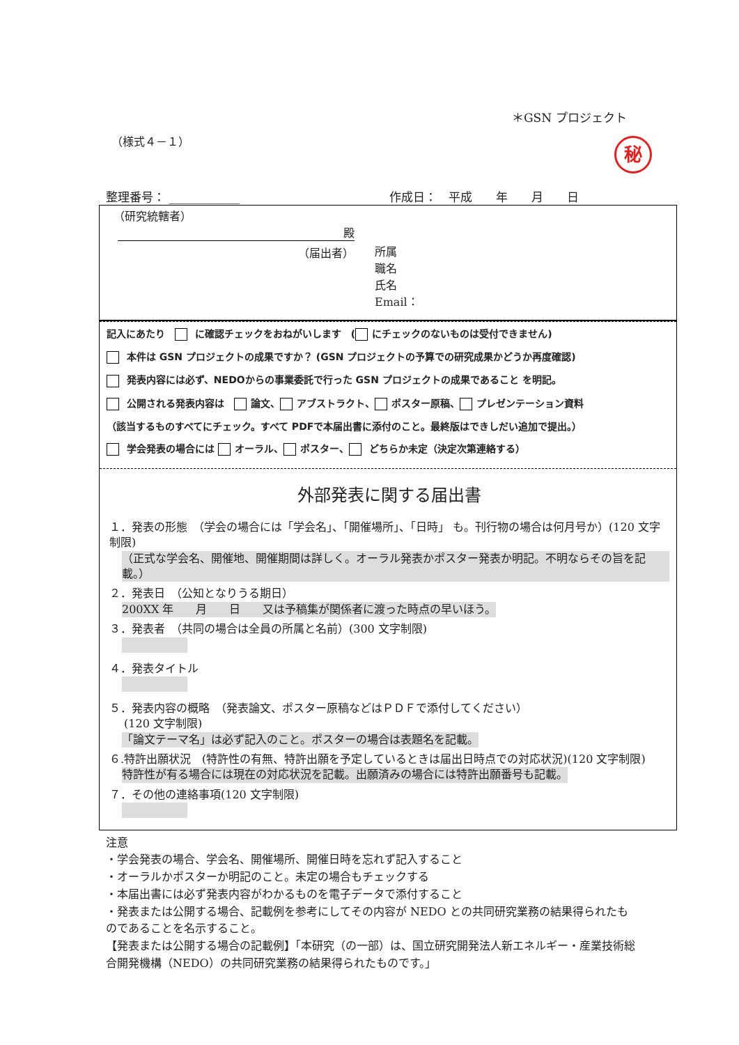＊GSN プロジェクト
（様式４－１）
秘
整理番号： ____________ 作成日：　平成　　年　　月　　日
（研究統轄者）
殿
（届出者）
所属
職名
氏名
Email：
記入にあたり　 に確認チェックをおねがいします　( にチェックのないものは受付できません)
本件は GSN プロジェクトの成果ですか？ (GSN プロジェクトの予算での研究成果かどうか再度確認)
発表内容には必ず、NEDOからの事業委託で行った GSN プロジェクトの成果であること を明記。
公開される発表内容は　 論文、 アブストラクト、 ポスター原稿、 プレゼンテーション資料
（該当するものすべてにチェック。すべて PDFで本届出書に添付のこと。最終版はできしだい追加で提出。）
学会発表の場合には オーラル、 ポスター、 どちらか未定（決定次第連絡する）
外部発表に関する届出書
１．発表の形態　（学会の場合には「学会名」、「開催場所」、「日時」 も。刊行物の場合は何月号か）(120 文字制限)
（正式な学会名、開催地、開催期間は詳しく。オーラル発表かポスター発表か明記。不明ならその旨を記載。）
２．発表日　（公知となりうる期日）
200XX 年　　月　　日　　又は予稿集が関係者に渡った時点の早いほう。
３．発表者　（共同の場合は全員の所属と名前）(300 文字制限)
４．発表タイトル
５．発表内容の概略　（発表論文、ポスター原稿などはＰＤＦで添付してください）
　 (120 文字制限)
「論文テーマ名」は必ず記入のこと。ポスターの場合は表題名を記載。
６.特許出願状況　(特許性の有無、特許出願を予定しているときは届出日時点での対応状況)(120 文字制限)
特許性が有る場合には現在の対応状況を記載。出願済みの場合には特許出願番号も記載。
７．その他の連絡事項(120 文字制限)
注意
・学会発表の場合、学会名、開催場所、開催日時を忘れず記入すること
・オーラルかポスターか明記のこと。未定の場合もチェックする
・本届出書には必ず発表内容がわかるものを電子データで添付すること
・発表または公開する場合、記載例を参考にしてその内容が NEDO との共同研究業務の結果得られたものであることを名示すること。
【発表または公開する場合の記載例】「本研究（の一部）は、国立研究開発法人新エネルギー・産業技術総合開発機構（NEDO）の共同研究業務の結果得られたものです。」